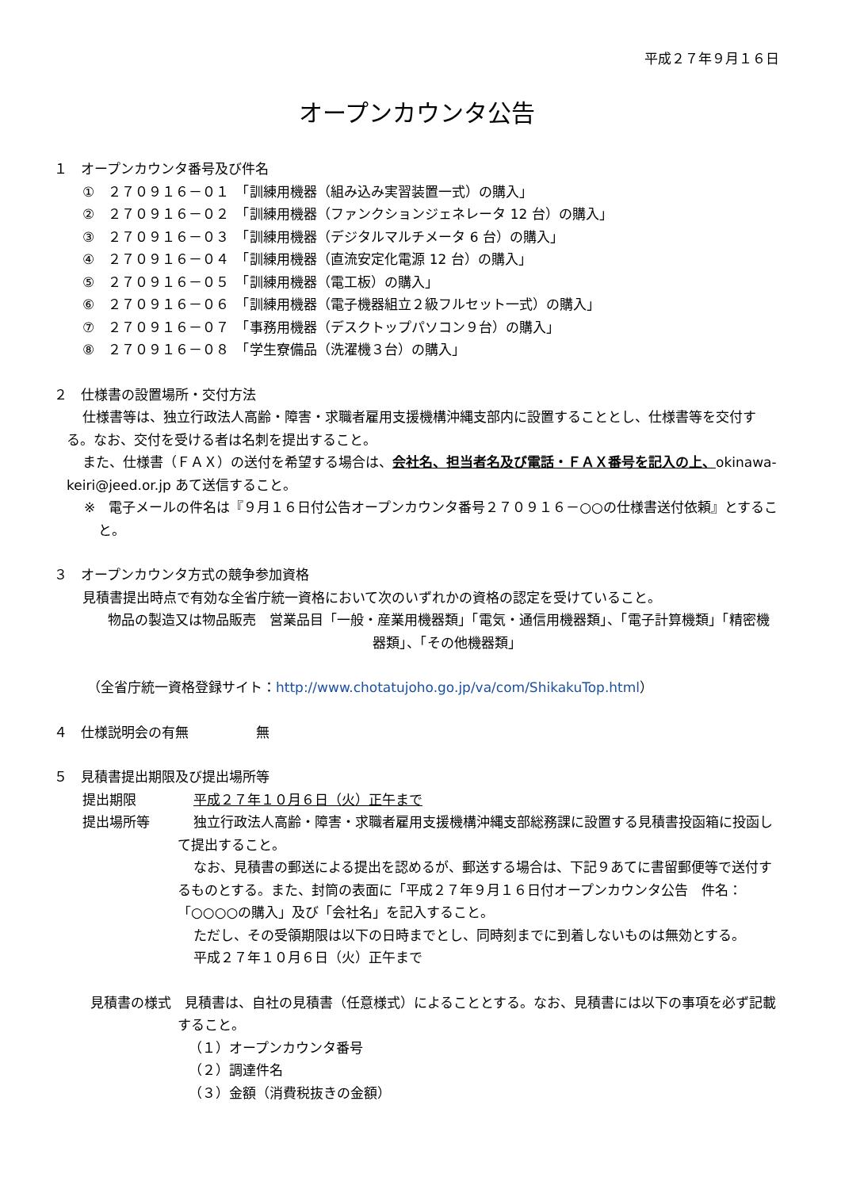平成２７年９月１６日
オープンカウンタ公告
１　オープンカウンタ番号及び件名
①　２７０９１６－０１　「訓練用機器（組み込み実習装置一式）の購入」
②　２７０９１６－０２　「訓練用機器（ファンクションジェネレータ 12 台）の購入」
③　２７０９１６－０３　「訓練用機器（デジタルマルチメータ 6 台）の購入」
④　２７０９１６－０４　「訓練用機器（直流安定化電源 12 台）の購入」
⑤　２７０９１６－０５　「訓練用機器（電工板）の購入」
⑥　２７０９１６－０６　「訓練用機器（電子機器組立２級フルセット一式）の購入」
⑦　２７０９１６－０７　「事務用機器（デスクトップパソコン９台）の購入」
⑧　２７０９１６－０８　「学生寮備品（洗濯機３台）の購入」
２　仕様書の設置場所・交付方法
仕様書等は、独立行政法人高齢・障害・求職者雇用支援機構沖縄支部内に設置することとし、仕様書等を交付する。なお、交付を受ける者は名刺を提出すること。
また、仕様書（ＦＡＸ）の送付を希望する場合は、会社名、担当者名及び電話・ＦＡＸ番号を記入の上、okinawa-keiri@jeed.or.jp あて送信すること。
※　電子メールの件名は『９月１６日付公告オープンカウンタ番号２７０９１６－○○の仕様書送付依頼』とすること。
３　オープンカウンタ方式の競争参加資格
見積書提出時点で有効な全省庁統一資格において次のいずれかの資格の認定を受けていること。
物品の製造又は物品販売　営業品目「一般・産業用機器類」「電気・通信用機器類」、「電子計算機類」「精密機器類」、「その他機器類」
（全省庁統一資格登録サイト：http://www.chotatujoho.go.jp/va/com/ShikakuTop.html）
４　仕様説明会の有無　　　　　無
５　見積書提出期限及び提出場所等
提出期限 平成２７年１０月６日（火）正午まで
提出場所等 独立行政法人高齢・障害・求職者雇用支援機構沖縄支部総務課に設置する見積書投函箱に投函して提出すること。
なお、見積書の郵送による提出を認めるが、郵送する場合は、下記９あてに書留郵便等で送付するものとする。また、封筒の表面に「平成２７年９月１６日付オープンカウンタ公告　件名：「○○○○の購入」及び「会社名」を記入すること。
ただし、その受領期限は以下の日時までとし、同時刻までに到着しないものは無効とする。
平成２７年１０月６日（火）正午まで
見積書の様式　見積書は、自社の見積書（任意様式）によることとする。なお、見積書には以下の事項を必ず記載すること。
（１）オープンカウンタ番号
（２）調達件名
（３）金額（消費税抜きの金額）